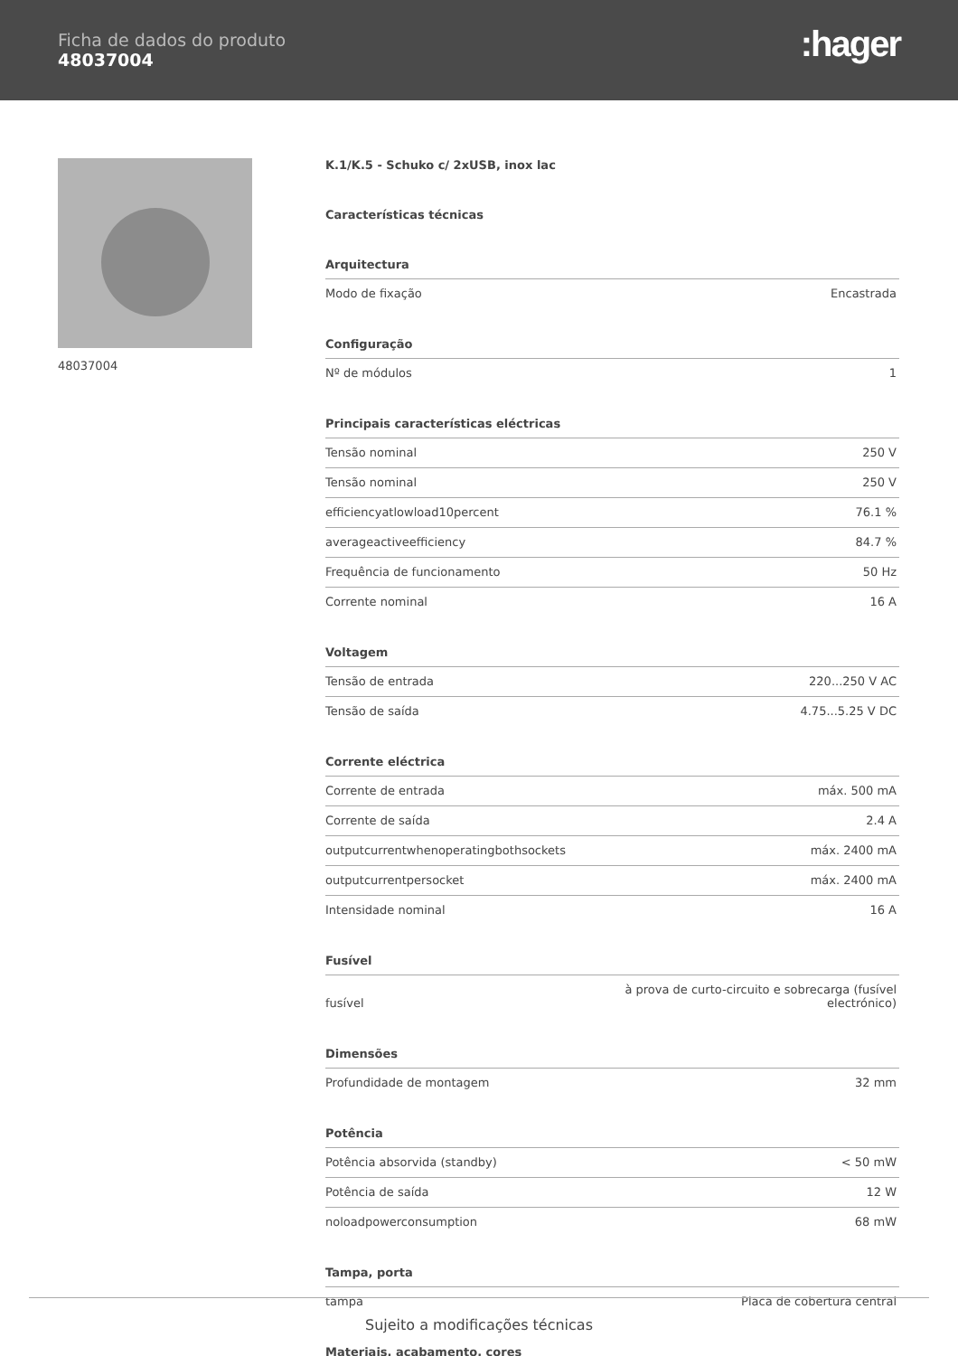Ficha de dados do produto
48037004
:hager
48037004
K.1/K.5 - Schuko c/ 2xUSB, inox lac
Características técnicas
Arquitectura
| Modo de fixação | Encastrada |
Configuração
| Nº de módulos | 1 |
Principais características eléctricas
| Tensão nominal | 250 V |
| Tensão nominal | 250 V |
| efficiencyatlowload10percent | 76.1 % |
| averageactiveefficiency | 84.7 % |
| Frequência de funcionamento | 50 Hz |
| Corrente nominal | 16 A |
Voltagem
| Tensão de entrada | 220...250 V AC |
| Tensão de saída | 4.75...5.25 V DC |
Corrente eléctrica
| Corrente de entrada | máx. 500 mA |
| Corrente de saída | 2.4 A |
| outputcurrentwhenoperatingbothsockets | máx. 2400 mA |
| outputcurrentpersocket | máx. 2400 mA |
| Intensidade nominal | 16 A |
Fusível
| fusível | à prova de curto-circuito e sobrecarga (fusível electrónico) |
Dimensões
| Profundidade de montagem | 32 mm |
Potência
| Potência absorvida (standby) | < 50 mW |
| Potência de saída | 12 W |
| noloadpowerconsumption | 68 mW |
Tampa, porta
| tampa | Placa de cobertura central |
Materiais, acabamento, cores
Sujeito a modificações técnicas